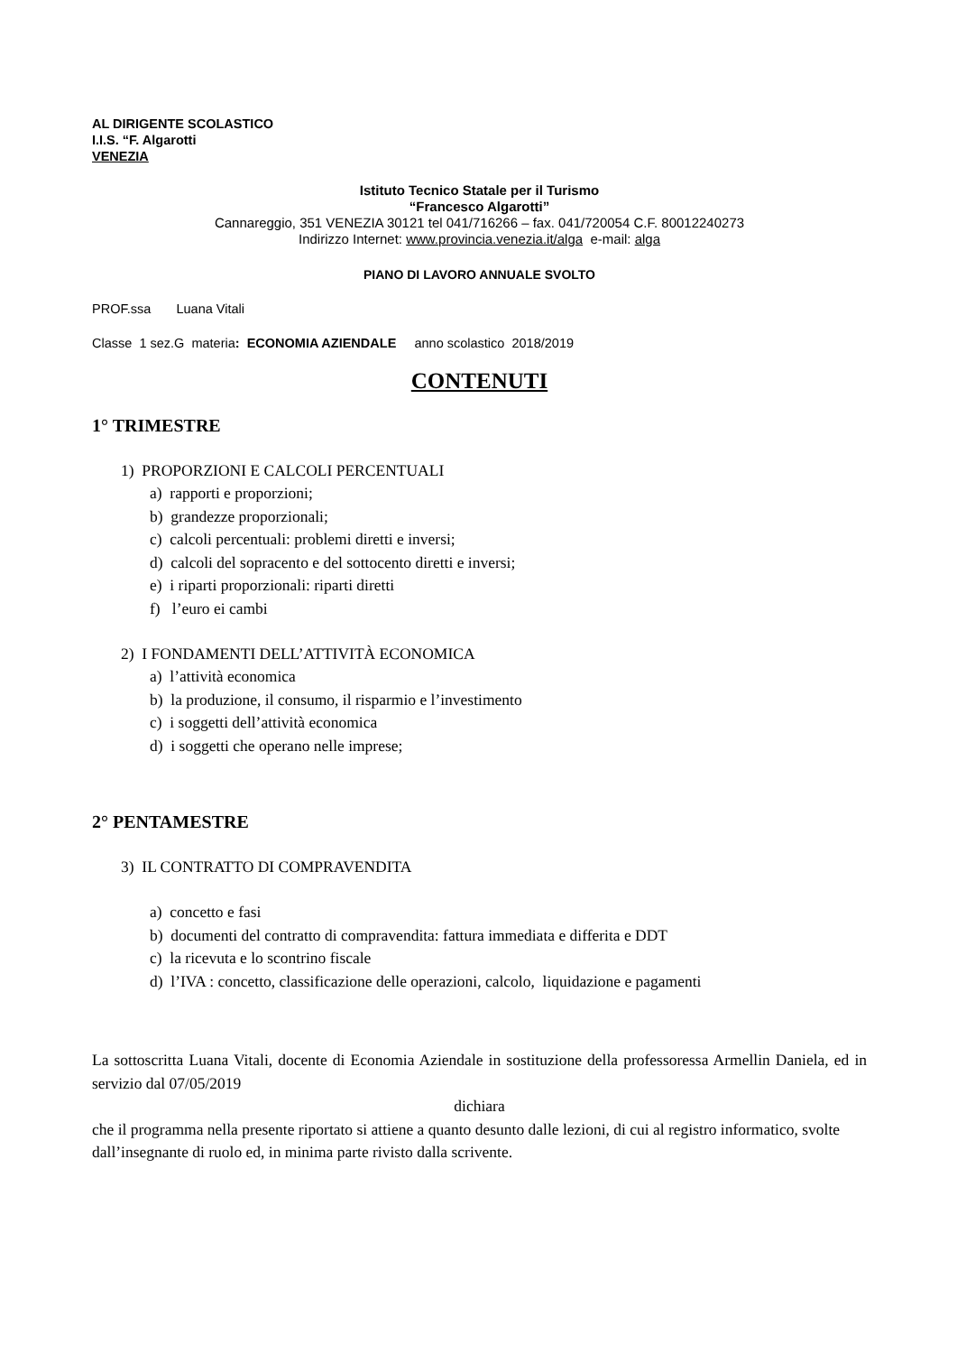AL DIRIGENTE SCOLASTICO
I.I.S. “F. Algarotti
VENEZIA
Istituto Tecnico Statale per il Turismo
“Francesco Algarotti”
Cannareggio, 351 VENEZIA 30121 tel 041/716266 – fax. 041/720054 C.F. 80012240273
Indirizzo Internet: www.provincia.venezia.it/alga e-mail: alga
PIANO DI LAVORO ANNUALE SVOLTO
PROF.ssa Luana Vitali
Classe 1 sez.G materia: ECONOMIA AZIENDALE anno scolastico 2018/2019
CONTENUTI
1° TRIMESTRE
1) PROPORZIONI E CALCOLI PERCENTUALI
a) rapporti e proporzioni;
b) grandezze proporzionali;
c) calcoli percentuali: problemi diretti e inversi;
d) calcoli del sopracento e del sottocento diretti e inversi;
e) i riparti proporzionali: riparti diretti
f) l’euro ei cambi
2) I FONDAMENTI DELL’ATTIVITÀ ECONOMICA
a) l’attività economica
b) la produzione, il consumo, il risparmio e l’investimento
c) i soggetti dell’attività economica
d) i soggetti che operano nelle imprese;
2° PENTAMESTRE
3) IL CONTRATTO DI COMPRAVENDITA
a) concetto e fasi
b) documenti del contratto di compravendita: fattura immediata e differita e DDT
c) la ricevuta e lo scontrino fiscale
d) l’IVA : concetto, classificazione delle operazioni, calcolo, liquidazione e pagamenti
La sottoscritta Luana Vitali, docente di Economia Aziendale in sostituzione della professoressa Armellin Daniela, ed in servizio dal 07/05/2019
dichiara
che il programma nella presente riportato si attiene a quanto desunto dalle lezioni, di cui al registro informatico, svolte dall’insegnante di ruolo ed, in minima parte rivisto dalla scrivente.